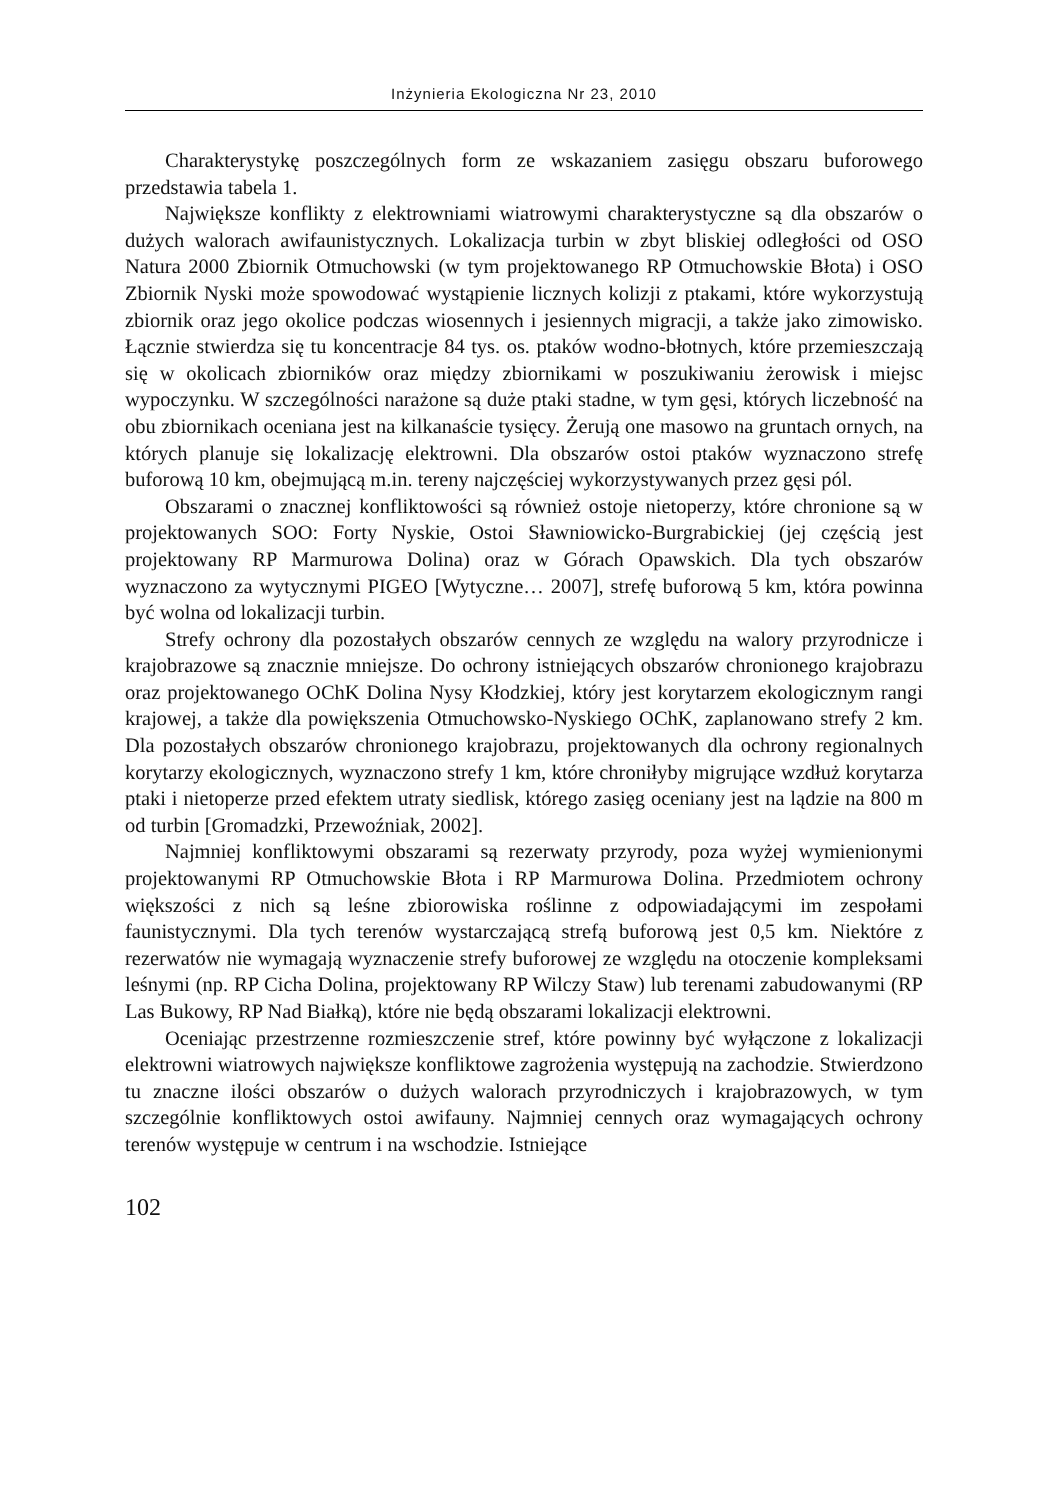Inżynieria Ekologiczna Nr 23, 2010
Charakterystykę poszczególnych form ze wskazaniem zasięgu obszaru buforowego przedstawia tabela 1.
Największe konflikty z elektrowniami wiatrowymi charakterystyczne są dla obszarów o dużych walorach awifaunistycznych. Lokalizacja turbin w zbyt bliskiej odległości od OSO Natura 2000 Zbiornik Otmuchowski (w tym projektowanego RP Otmuchowskie Błota) i OSO Zbiornik Nyski może spowodować wystąpienie licznych kolizji z ptakami, które wykorzystują zbiornik oraz jego okolice podczas wiosennych i jesiennych migracji, a także jako zimowisko. Łącznie stwierdza się tu koncentracje 84 tys. os. ptaków wodno-błotnych, które przemieszczają się w okolicach zbiorników oraz między zbiornikami w poszukiwaniu żerowisk i miejsc wypoczynku. W szczególności narażone są duże ptaki stadne, w tym gęsi, których liczebność na obu zbiornikach oceniana jest na kilkanaście tysięcy. Żerują one masowo na gruntach ornych, na których planuje się lokalizację elektrowni. Dla obszarów ostoi ptaków wyznaczono strefę buforową 10 km, obejmującą m.in. tereny najczęściej wykorzystywanych przez gęsi pól.
Obszarami o znacznej konfliktowości są również ostoje nietoperzy, które chronione są w projektowanych SOO: Forty Nyskie, Ostoi Sławniowicko-Burgrabickiej (jej częścią jest projektowany RP Marmurowa Dolina) oraz w Górach Opawskich. Dla tych obszarów wyznaczono za wytycznymi PIGEO [Wytyczne… 2007], strefę buforową 5 km, która powinna być wolna od lokalizacji turbin.
Strefy ochrony dla pozostałych obszarów cennych ze względu na walory przyrodnicze i krajobrazowe są znacznie mniejsze. Do ochrony istniejących obszarów chronionego krajobrazu oraz projektowanego OChK Dolina Nysy Kłodzkiej, który jest korytarzem ekologicznym rangi krajowej, a także dla powiększenia Otmuchowsko-Nyskiego OChK, zaplanowano strefy 2 km. Dla pozostałych obszarów chronionego krajobrazu, projektowanych dla ochrony regionalnych korytarzy ekologicznych, wyznaczono strefy 1 km, które chroniłyby migrujące wzdłuż korytarza ptaki i nietoperze przed efektem utraty siedlisk, którego zasięg oceniany jest na lądzie na 800 m od turbin [Gromadzki, Przewoźniak, 2002].
Najmniej konfliktowymi obszarami są rezerwaty przyrody, poza wyżej wymienionymi projektowanymi RP Otmuchowskie Błota i RP Marmurowa Dolina. Przedmiotem ochrony większości z nich są leśne zbiorowiska roślinne z odpowiadającymi im zespołami faunistycznymi. Dla tych terenów wystarczającą strefą buforową jest 0,5 km. Niektóre z rezerwatów nie wymagają wyznaczenie strefy buforowej ze względu na otoczenie kompleksami leśnymi (np. RP Cicha Dolina, projektowany RP Wilczy Staw) lub terenami zabudowanymi (RP Las Bukowy, RP Nad Białką), które nie będą obszarami lokalizacji elektrowni.
Oceniając przestrzenne rozmieszczenie stref, które powinny być wyłączone z lokalizacji elektrowni wiatrowych największe konfliktowe zagrożenia występują na zachodzie. Stwierdzono tu znaczne ilości obszarów o dużych walorach przyrodniczych i krajobrazowych, w tym szczególnie konfliktowych ostoi awifauny. Najmniej cennych oraz wymagających ochrony terenów występuje w centrum i na wschodzie. Istniejące
102